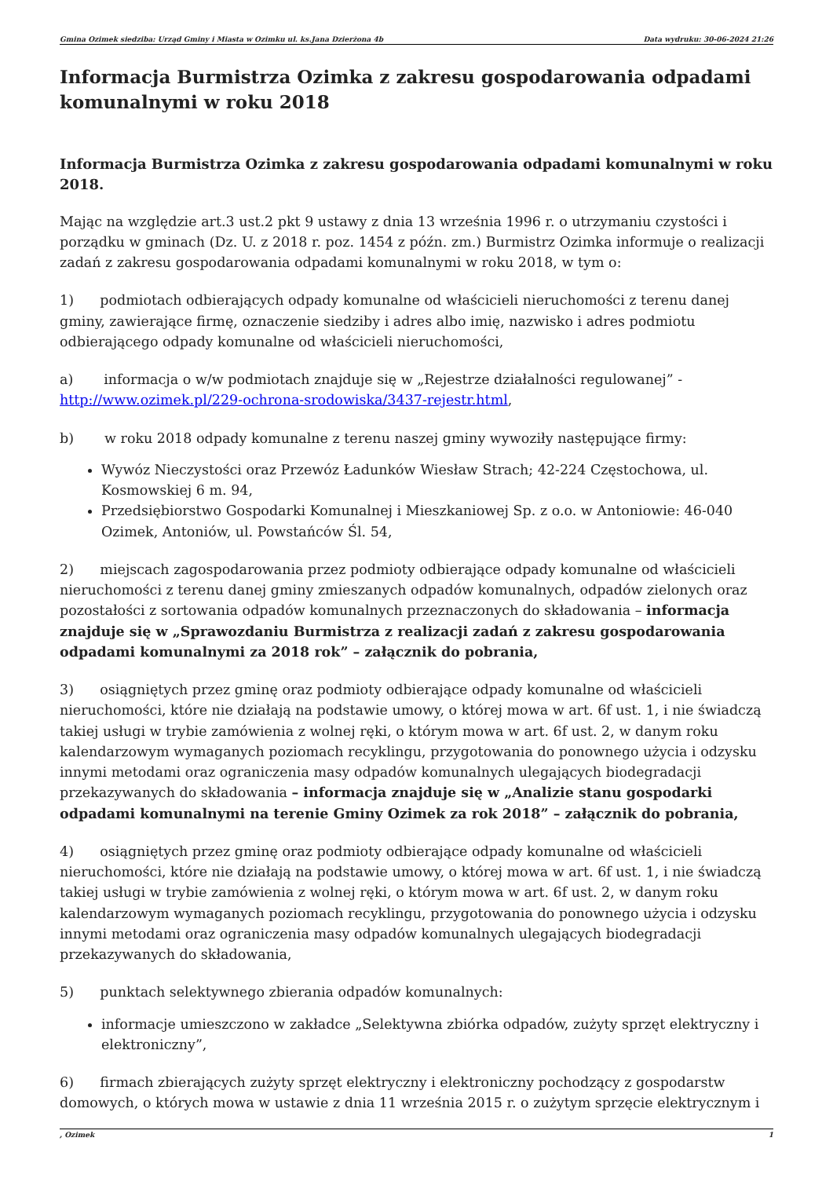Gmina Ozimek siedziba: Urząd Gminy i Miasta w Ozimku ul. ks.Jana Dzierżona 4b Data wydruku: 30-06-2024 21:26
Informacja Burmistrza Ozimka z zakresu gospodarowania odpadami komunalnymi w roku 2018
Informacja Burmistrza Ozimka z zakresu gospodarowania odpadami komunalnymi w roku 2018.
Mając na względzie art.3 ust.2 pkt 9 ustawy z dnia 13 września 1996 r. o utrzymaniu czystości i porządku w gminach (Dz. U. z 2018 r. poz. 1454 z późn. zm.) Burmistrz Ozimka informuje o realizacji zadań z zakresu gospodarowania odpadami komunalnymi w roku 2018, w tym o:
1) podmiotach odbierających odpady komunalne od właścicieli nieruchomości z terenu danej gminy, zawierające firmę, oznaczenie siedziby i adres albo imię, nazwisko i adres podmiotu odbierającego odpady komunalne od właścicieli nieruchomości,
a) informacja o w/w podmiotach znajduje się w „Rejestrze działalności regulowanej” - http://www.ozimek.pl/229-ochrona-srodowiska/3437-rejestr.html,
b) w roku 2018 odpady komunalne z terenu naszej gminy wywoziły następujące firmy:
Wywóz Nieczystości oraz Przewóz Ładunków Wiesław Strach; 42-224 Częstochowa, ul. Kosmowskiej 6 m. 94,
Przedsiębiorstwo Gospodarki Komunalnej i Mieszkaniowej Sp. z o.o. w Antoniowie: 46-040 Ozimek, Antoniów, ul. Powstańców Śl. 54,
2) miejscach zagospodarowania przez podmioty odbierające odpady komunalne od właścicieli nieruchomości z terenu danej gminy zmieszanych odpadów komunalnych, odpadów zielonych oraz pozostałości z sortowania odpadów komunalnych przeznaczonych do składowania – informacja znajduje się w „Sprawozdaniu Burmistrza z realizacji zadań z zakresu gospodarowania odpadami komunalnymi za 2018 rok” – załącznik do pobrania,
3) osiągniętych przez gminę oraz podmioty odbierające odpady komunalne od właścicieli nieruchomości, które nie działają na podstawie umowy, o której mowa w art. 6f ust. 1, i nie świadczą takiej usługi w trybie zamówienia z wolnej ręki, o którym mowa w art. 6f ust. 2, w danym roku kalendarzowym wymaganych poziomach recyklingu, przygotowania do ponownego użycia i odzysku innymi metodami oraz ograniczenia masy odpadów komunalnych ulegających biodegradacji przekazywanych do składowania – informacja znajduje się w „Analizie stanu gospodarki odpadami komunalnymi na terenie Gminy Ozimek za rok 2018” – załącznik do pobrania,
4) osiągniętych przez gminę oraz podmioty odbierające odpady komunalne od właścicieli nieruchomości, które nie działają na podstawie umowy, o której mowa w art. 6f ust. 1, i nie świadczą takiej usługi w trybie zamówienia z wolnej ręki, o którym mowa w art. 6f ust. 2, w danym roku kalendarzowym wymaganych poziomach recyklingu, przygotowania do ponownego użycia i odzysku innymi metodami oraz ograniczenia masy odpadów komunalnych ulegających biodegradacji przekazywanych do składowania,
5) punktach selektywnego zbierania odpadów komunalnych:
informacje umieszczono w zakładce „Selektywna zbiórka odpadów, zużyty sprzęt elektryczny i elektroniczny”,
6) firmach zbierających zużyty sprzęt elektryczny i elektroniczny pochodzący z gospodarstw domowych, o których mowa w ustawie z dnia 11 września 2015 r. o zużytym sprzęcie elektrycznym i
, Ozimek 1